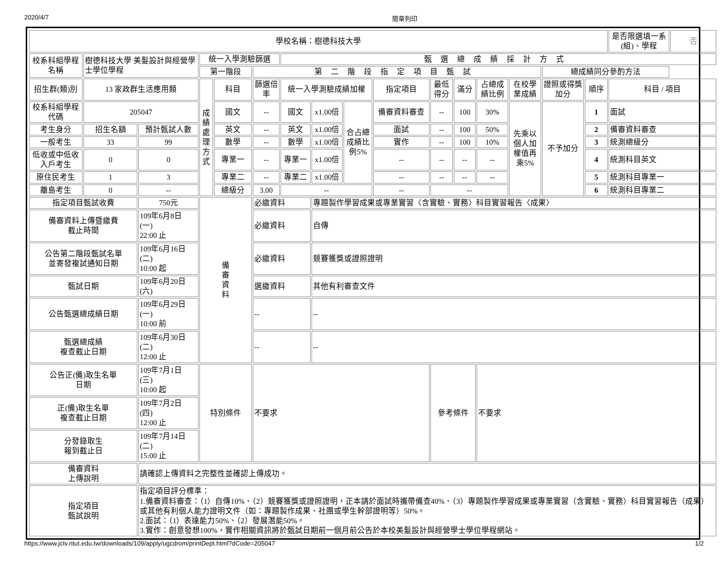2020/4/7 簡章列印
| 學校名稱：樹德科技大學 | | | | | | | | | | | | | | | | 是否限選填一系(組)、學程 | 否 |
| 校系科組學程名稱 | 樹德科技大學 美髮設計與經營學士學位學程 | | 統一入學測驗篩選 | | | 甄選總成績採計方式 | | | | | | | | | | | |
| | | | 第一階段 | | 第二階段指定項目甄試 | | | | | | | | | 總成績同分參酌方法 | | | |
| 招生群(類)別 | 13 家政群生活應用類 | | 成績處理方式 | 科目 | 篩選倍率 | 統一入學測驗成績加權 | | | 指定項目 | 最低得分 | 滿分 | 占總成績比例 | 在校學業成績 | 證照或得獎加分 | 順序 | 科目 / 項目 | |
| 校系科組學程代碼 | 205047 | | | 國文 | -- | 國文 | x1.00倍 | 合占總成績比例5% | 備審資料審查 | -- | 100 | 30% | 先乘以個人加權值再乘5% | 不予加分 | 1 | 面試 | |
| 考生身分 | 招生名額 | 預計甄試人數 | | 英文 | -- | 英文 | x1.00倍 | | 面試 | -- | 100 | 50% | | | 2 | 備審資料審查 | |
| 一般考生 | 33 | 99 | | 數學 | -- | 數學 | x1.00倍 | | 實作 | -- | 100 | 10% | | | 3 | 統測總級分 | |
| 低收或中低收入戶考生 | 0 | 0 | | 專業一 | -- | 專業一 | x1.00倍 | | -- | -- | -- | -- | | | 4 | 統測科目英文 | |
| 原住民考生 | 1 | 3 | | 專業二 | -- | 專業二 | x1.00倍 | | -- | -- | -- | -- | | | 5 | 統測科目專業一 | |
| 離島考生 | 0 | -- | | 總級分 | 3.00 | -- | | | -- | -- | | | | | 6 | 統測科目專業二 | |
| 指定項目甄試收費 | | 750元 | 備 審 資 料 | | 必繳資料 | | 專題製作學習成果或專業實習〈含實驗、實務〉科目實習報告〈成果〉 | | | | | | | | | | |
| 備審資料上傳暨繳費 截止時間 | | 109年6月8日 (一) 22:00 止 | | | 必繳資料 | | 自傳 | | | | | | | | | | |
| 公告第二階段甄試名單 並寄發複試通知日期 | | 109年6月16日 (二) 10:00 起 | | | 必繳資料 | | 競賽獲獎或證照證明 | | | | | | | | | | |
| 甄試日期 | | 109年6月20日 (六) | | | 選繳資料 | | 其他有利審查文件 | | | | | | | | | | |
| 公告甄選總成績日期 | | 109年6月29日 (一) 10:00 前 | | | -- | | -- | | | | | | | | | | |
| 甄選總成績 複查截止日期 | | 109年6月30日 (二) 12:00 止 | | | -- | | -- | | | | | | | | | | |
| 公告正(備)取生名單 日期 | | 109年7月1日 (三) 10:00 起 | 特別條件 | | 不要求 | | | | | 參考條件 | | 不要求 | | | | | |
| 正(備)取生名單 複查截止日期 | | 109年7月2日 (四) 12:00 止 | | | | | | | | | | | | | | | |
| 分發錄取生 報到截止日 | | 109年7月14日 (二) 15:00 止 | | | | | | | | | | | | | | | |
| 備審資料 上傳說明 | | 請確認上傳資料之完整性並確認上傳成功。 | | | | | | | | | | | | | | | |
| 指定項目 甄試說明 | | 指定項目評分標準： 1.備審資料審查：（1）自傳10%、（2）競賽獲獎或證照證明，正本請於面試時攜帶備查40%、（3）專題製作學習成果或專業實習（含實驗、實務）科目實習報告（成果）或其他有利個人能力證明文件（如：專題製作成果、社團或學生幹部證明等）50%。 2.面試：（1）表達能力50%、（2）發展潛能50%。 3.實作：創意發想100%，實作相關資訊將於甄試日期前一個月前公告於本校美髮設計與經營學士學位學程網站。 | | | | | | | | | | | | | | | |
https://www.jctv.ntut.edu.tw/downloads/109/apply/ugcdrom/printDept.html?dCode=205047 1/2